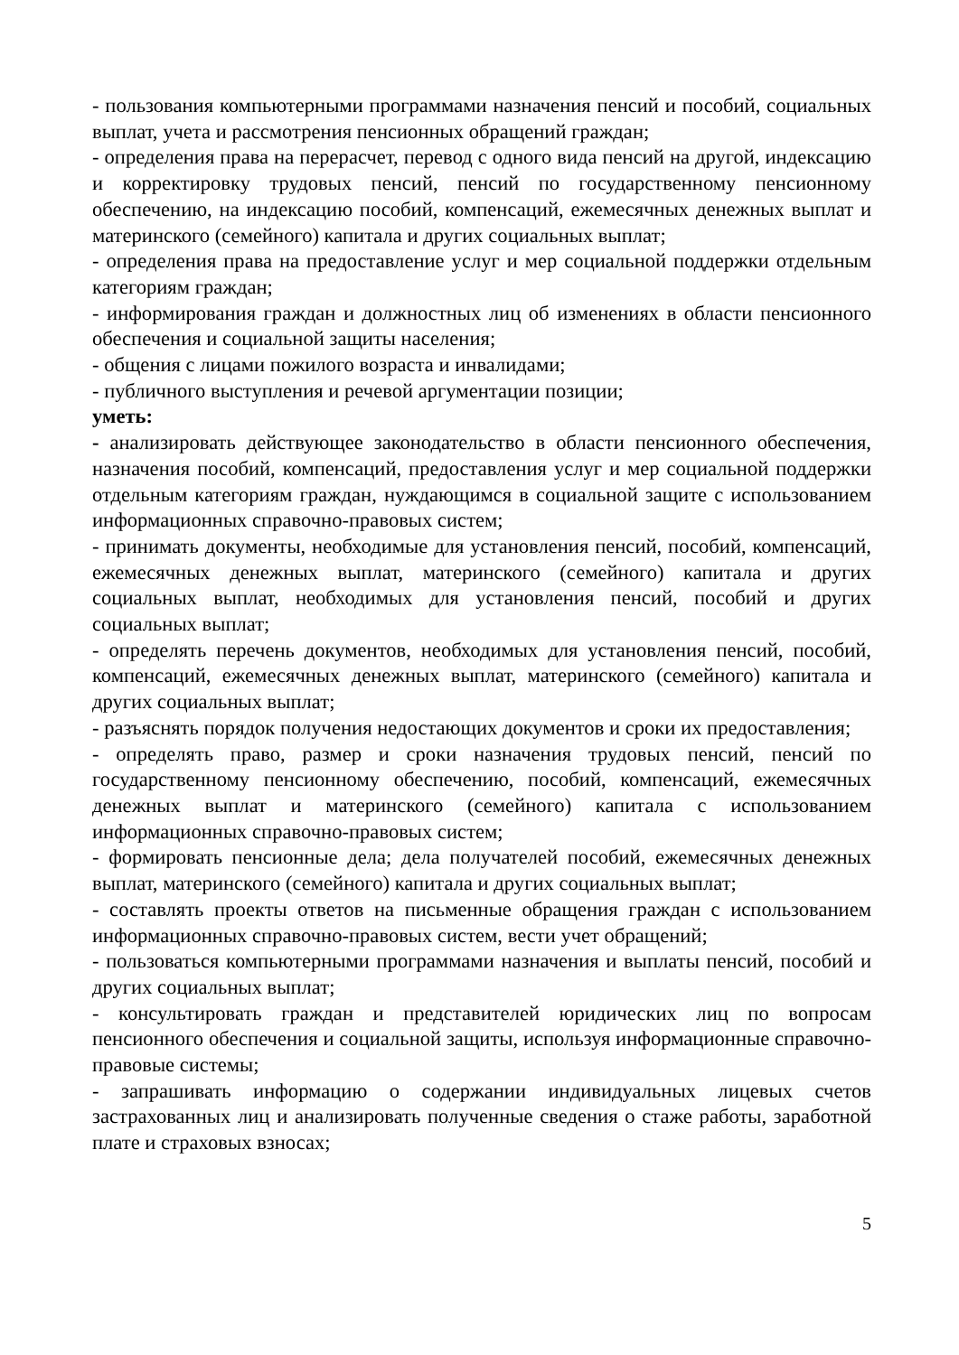- пользования компьютерными программами назначения пенсий и пособий, социальных выплат, учета и рассмотрения пенсионных обращений граждан;
- определения права на перерасчет, перевод с одного вида пенсий на другой, индексацию и корректировку трудовых пенсий, пенсий по государственному пенсионному обеспечению, на индексацию пособий, компенсаций, ежемесячных денежных выплат и материнского (семейного) капитала и других социальных выплат;
- определения права на предоставление услуг и мер социальной поддержки отдельным категориям граждан;
- информирования граждан и должностных лиц об изменениях в области пенсионного обеспечения и социальной защиты населения;
- общения с лицами пожилого возраста и инвалидами;
- публичного выступления и речевой аргументации позиции;
уметь:
- анализировать действующее законодательство в области пенсионного обеспечения, назначения пособий, компенсаций, предоставления услуг и мер социальной поддержки отдельным категориям граждан, нуждающимся в социальной защите с использованием информационных справочно-правовых систем;
- принимать документы, необходимые для установления пенсий, пособий, компенсаций, ежемесячных денежных выплат, материнского (семейного) капитала и других социальных выплат, необходимых для установления пенсий, пособий и других социальных выплат;
- определять перечень документов, необходимых для установления пенсий, пособий, компенсаций, ежемесячных денежных выплат, материнского (семейного) капитала и других социальных выплат;
- разъяснять порядок получения недостающих документов и сроки их предоставления;
- определять право, размер и сроки назначения трудовых пенсий, пенсий по государственному пенсионному обеспечению, пособий, компенсаций, ежемесячных денежных выплат и материнского (семейного) капитала с использованием информационных справочно-правовых систем;
- формировать пенсионные дела; дела получателей пособий, ежемесячных денежных выплат, материнского (семейного) капитала и других социальных выплат;
- составлять проекты ответов на письменные обращения граждан с использованием информационных справочно-правовых систем, вести учет обращений;
- пользоваться компьютерными программами назначения и выплаты пенсий, пособий и других социальных выплат;
- консультировать граждан и представителей юридических лиц по вопросам пенсионного обеспечения и социальной защиты, используя информационные справочно-правовые системы;
- запрашивать информацию о содержании индивидуальных лицевых счетов застрахованных лиц и анализировать полученные сведения о стаже работы, заработной плате и страховых взносах;
5